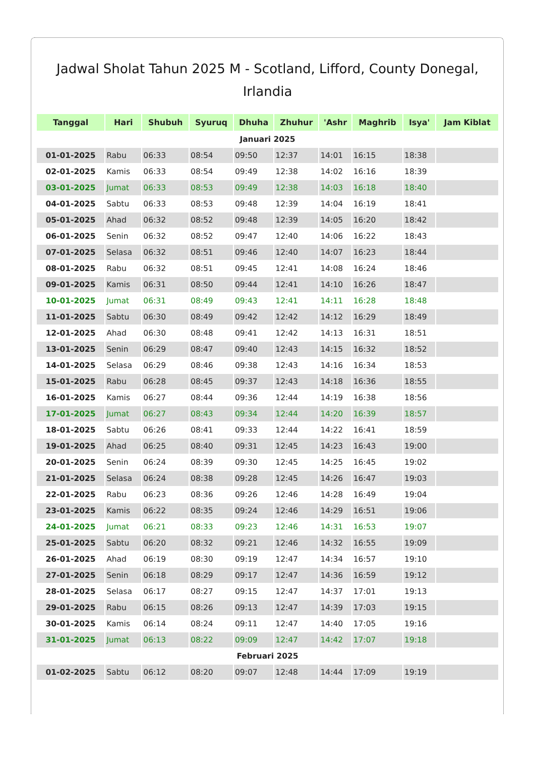Jadwal Sholat Tahun 2025 M - Scotland, Lifford, County Donegal, Irlandia
| Tanggal | Hari | Shubuh | Syuruq | Dhuha | Zhuhur | 'Ashr | Maghrib | Isya' | Jam Kiblat |
| --- | --- | --- | --- | --- | --- | --- | --- | --- | --- |
| Januari 2025 | | | | | | | | | |
| 01-01-2025 | Rabu | 06:33 | 08:54 | 09:50 | 12:37 | 14:01 | 16:15 | 18:38 | |
| 02-01-2025 | Kamis | 06:33 | 08:54 | 09:49 | 12:38 | 14:02 | 16:16 | 18:39 | |
| 03-01-2025 | Jumat | 06:33 | 08:53 | 09:49 | 12:38 | 14:03 | 16:18 | 18:40 | |
| 04-01-2025 | Sabtu | 06:33 | 08:53 | 09:48 | 12:39 | 14:04 | 16:19 | 18:41 | |
| 05-01-2025 | Ahad | 06:32 | 08:52 | 09:48 | 12:39 | 14:05 | 16:20 | 18:42 | |
| 06-01-2025 | Senin | 06:32 | 08:52 | 09:47 | 12:40 | 14:06 | 16:22 | 18:43 | |
| 07-01-2025 | Selasa | 06:32 | 08:51 | 09:46 | 12:40 | 14:07 | 16:23 | 18:44 | |
| 08-01-2025 | Rabu | 06:32 | 08:51 | 09:45 | 12:41 | 14:08 | 16:24 | 18:46 | |
| 09-01-2025 | Kamis | 06:31 | 08:50 | 09:44 | 12:41 | 14:10 | 16:26 | 18:47 | |
| 10-01-2025 | Jumat | 06:31 | 08:49 | 09:43 | 12:41 | 14:11 | 16:28 | 18:48 | |
| 11-01-2025 | Sabtu | 06:30 | 08:49 | 09:42 | 12:42 | 14:12 | 16:29 | 18:49 | |
| 12-01-2025 | Ahad | 06:30 | 08:48 | 09:41 | 12:42 | 14:13 | 16:31 | 18:51 | |
| 13-01-2025 | Senin | 06:29 | 08:47 | 09:40 | 12:43 | 14:15 | 16:32 | 18:52 | |
| 14-01-2025 | Selasa | 06:29 | 08:46 | 09:38 | 12:43 | 14:16 | 16:34 | 18:53 | |
| 15-01-2025 | Rabu | 06:28 | 08:45 | 09:37 | 12:43 | 14:18 | 16:36 | 18:55 | |
| 16-01-2025 | Kamis | 06:27 | 08:44 | 09:36 | 12:44 | 14:19 | 16:38 | 18:56 | |
| 17-01-2025 | Jumat | 06:27 | 08:43 | 09:34 | 12:44 | 14:20 | 16:39 | 18:57 | |
| 18-01-2025 | Sabtu | 06:26 | 08:41 | 09:33 | 12:44 | 14:22 | 16:41 | 18:59 | |
| 19-01-2025 | Ahad | 06:25 | 08:40 | 09:31 | 12:45 | 14:23 | 16:43 | 19:00 | |
| 20-01-2025 | Senin | 06:24 | 08:39 | 09:30 | 12:45 | 14:25 | 16:45 | 19:02 | |
| 21-01-2025 | Selasa | 06:24 | 08:38 | 09:28 | 12:45 | 14:26 | 16:47 | 19:03 | |
| 22-01-2025 | Rabu | 06:23 | 08:36 | 09:26 | 12:46 | 14:28 | 16:49 | 19:04 | |
| 23-01-2025 | Kamis | 06:22 | 08:35 | 09:24 | 12:46 | 14:29 | 16:51 | 19:06 | |
| 24-01-2025 | Jumat | 06:21 | 08:33 | 09:23 | 12:46 | 14:31 | 16:53 | 19:07 | |
| 25-01-2025 | Sabtu | 06:20 | 08:32 | 09:21 | 12:46 | 14:32 | 16:55 | 19:09 | |
| 26-01-2025 | Ahad | 06:19 | 08:30 | 09:19 | 12:47 | 14:34 | 16:57 | 19:10 | |
| 27-01-2025 | Senin | 06:18 | 08:29 | 09:17 | 12:47 | 14:36 | 16:59 | 19:12 | |
| 28-01-2025 | Selasa | 06:17 | 08:27 | 09:15 | 12:47 | 14:37 | 17:01 | 19:13 | |
| 29-01-2025 | Rabu | 06:15 | 08:26 | 09:13 | 12:47 | 14:39 | 17:03 | 19:15 | |
| 30-01-2025 | Kamis | 06:14 | 08:24 | 09:11 | 12:47 | 14:40 | 17:05 | 19:16 | |
| 31-01-2025 | Jumat | 06:13 | 08:22 | 09:09 | 12:47 | 14:42 | 17:07 | 19:18 | |
| Februari 2025 | | | | | | | | | |
| 01-02-2025 | Sabtu | 06:12 | 08:20 | 09:07 | 12:48 | 14:44 | 17:09 | 19:19 | |